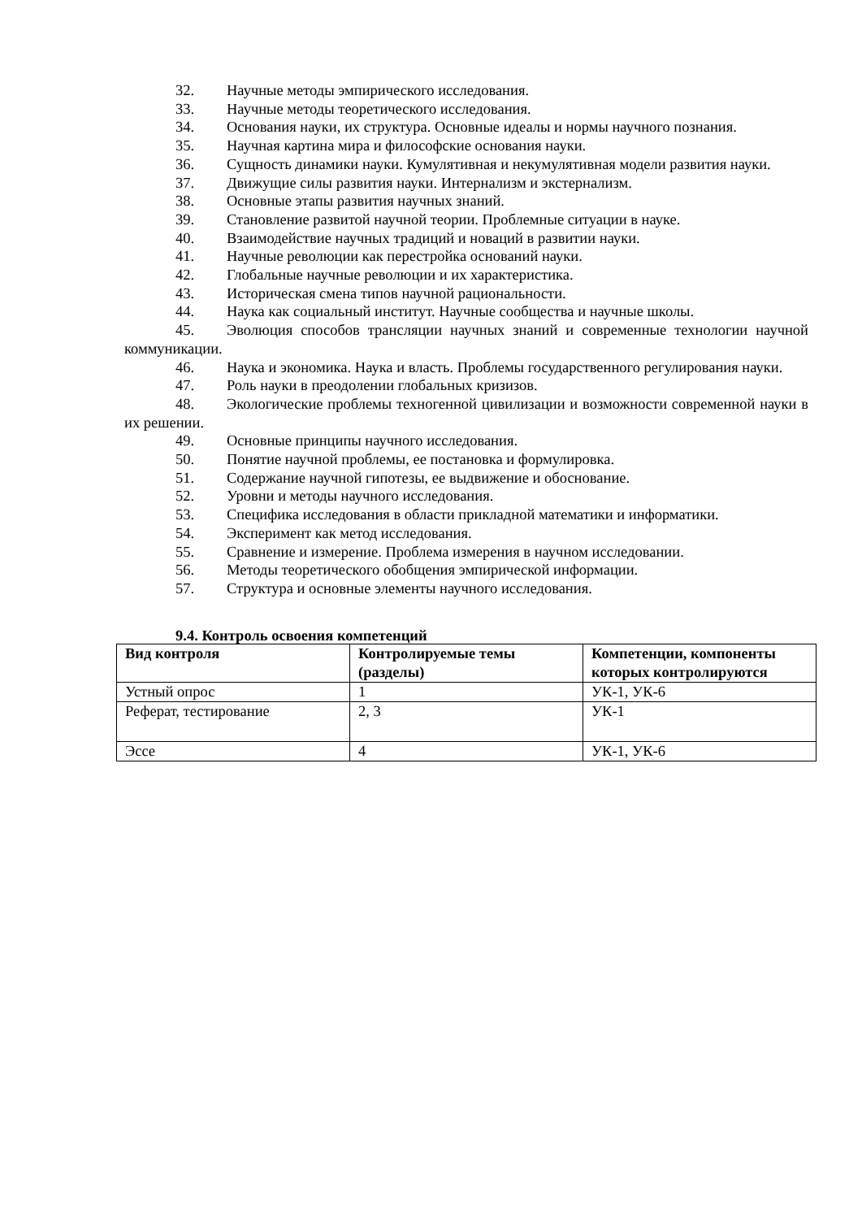32. Научные методы эмпирического исследования.
33. Научные методы теоретического исследования.
34. Основания науки, их структура. Основные идеалы и нормы научного познания.
35. Научная картина мира и философские основания науки.
36. Сущность динамики науки. Кумулятивная и некумулятивная модели развития науки.
37. Движущие силы развития науки. Интернализм и экстернализм.
38. Основные этапы развития научных знаний.
39. Становление развитой научной теории. Проблемные ситуации в науке.
40. Взаимодействие научных традиций и новаций в развитии науки.
41. Научные революции как перестройка оснований науки.
42. Глобальные научные революции и их характеристика.
43. Историческая смена типов научной рациональности.
44. Наука как социальный институт. Научные сообщества и научные школы.
45. Эволюция способов трансляции научных знаний и современные технологии научной коммуникации.
46. Наука и экономика. Наука и власть. Проблемы государственного регулирования науки.
47. Роль науки в преодолении глобальных кризизов.
48. Экологические проблемы техногенной цивилизации и возможности современной науки в их решении.
49. Основные принципы научного исследования.
50. Понятие научной проблемы, ее постановка и формулировка.
51. Содержание научной гипотезы, ее выдвижение и обоснование.
52. Уровни и методы научного исследования.
53. Специфика исследования в области прикладной математики и информатики.
54. Эксперимент как метод исследования.
55. Сравнение и измерение. Проблема измерения в научном исследовании.
56. Методы теоретического обобщения эмпирической информации.
57. Структура и основные элементы научного исследования.
9.4. Контроль освоения компетенций
| Вид контроля | Контролируемые темы (разделы) | Компетенции, компоненты которых контролируются |
| --- | --- | --- |
| Устный опрос | 1 | УК-1, УК-6 |
| Реферат, тестирование | 2, 3 | УК-1 |
| Эссе | 4 | УК-1, УК-6 |